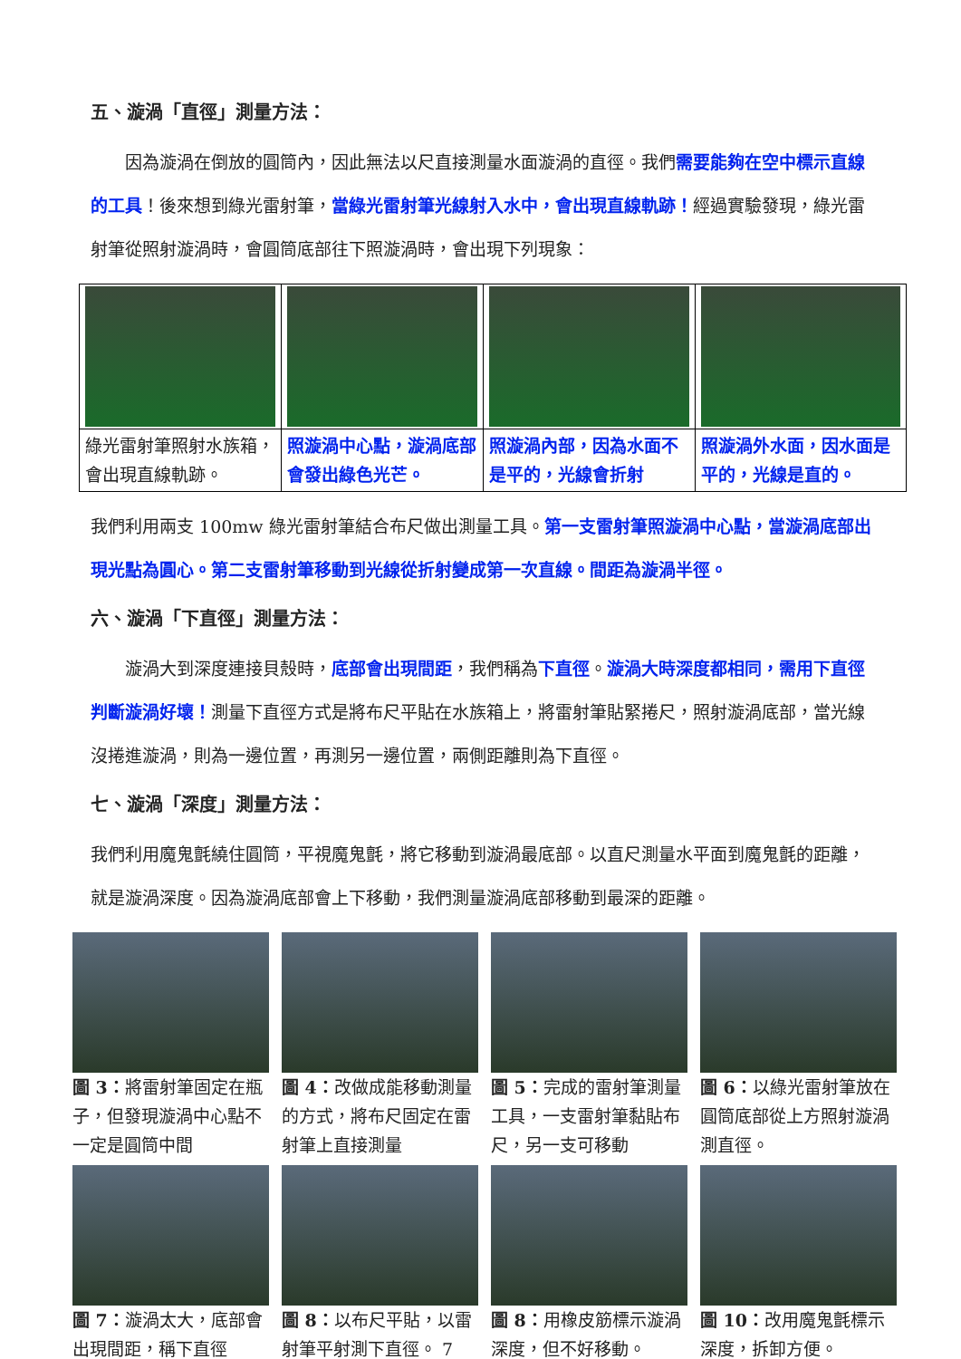五、漩渦「直徑」測量方法：
　　因為漩渦在倒放的圓筒內，因此無法以尺直接測量水面漩渦的直徑。我們需要能夠在空中標示直線的工具！後來想到綠光雷射筆，當綠光雷射筆光線射入水中，會出現直線軌跡！經過實驗發現，綠光雷射筆從照射漩渦時，會圓筒底部往下照漩渦時，會出現下列現象：
| 綠光雷射筆照射水族箱，會出現直線軌跡。 | 照漩渦中心點，漩渦底部會發出綠色光芒。 | 照漩渦內部，因為水面不是平的，光線會折射 | 照漩渦外水面，因水面是平的，光線是直的。 |
我們利用兩支 100mw 綠光雷射筆結合布尺做出測量工具。第一支雷射筆照漩渦中心點，當漩渦底部出現光點為圓心。第二支雷射筆移動到光線從折射變成第一次直線。間距為漩渦半徑。
六、漩渦「下直徑」測量方法：
　　漩渦大到深度連接貝殼時，底部會出現間距，我們稱為下直徑。漩渦大時深度都相同，需用下直徑判斷漩渦好壞！測量下直徑方式是將布尺平貼在水族箱上，將雷射筆貼緊捲尺，照射漩渦底部，當光線沒捲進漩渦，則為一邊位置，再測另一邊位置，兩側距離則為下直徑。
七、漩渦「深度」測量方法：
我們利用魔鬼氈繞住圓筒，平視魔鬼氈，將它移動到漩渦最底部。以直尺測量水平面到魔鬼氈的距離，就是漩渦深度。因為漩渦底部會上下移動，我們測量漩渦底部移動到最深的距離。
圖 3：將雷射筆固定在瓶子，但發現漩渦中心點不一定是圓筒中間
圖 4：改做成能移動測量的方式，將布尺固定在雷射筆上直接測量
圖 5：完成的雷射筆測量工具，一支雷射筆黏貼布尺，另一支可移動
圖 6：以綠光雷射筆放在圓筒底部從上方照射漩渦測直徑。
圖 7：漩渦太大，底部會出現間距，稱下直徑
圖 8：以布尺平貼，以雷射筆平射測下直徑。 7
圖 8：用橡皮筋標示漩渦深度，但不好移動。
圖 10：改用魔鬼氈標示深度，拆卸方便。